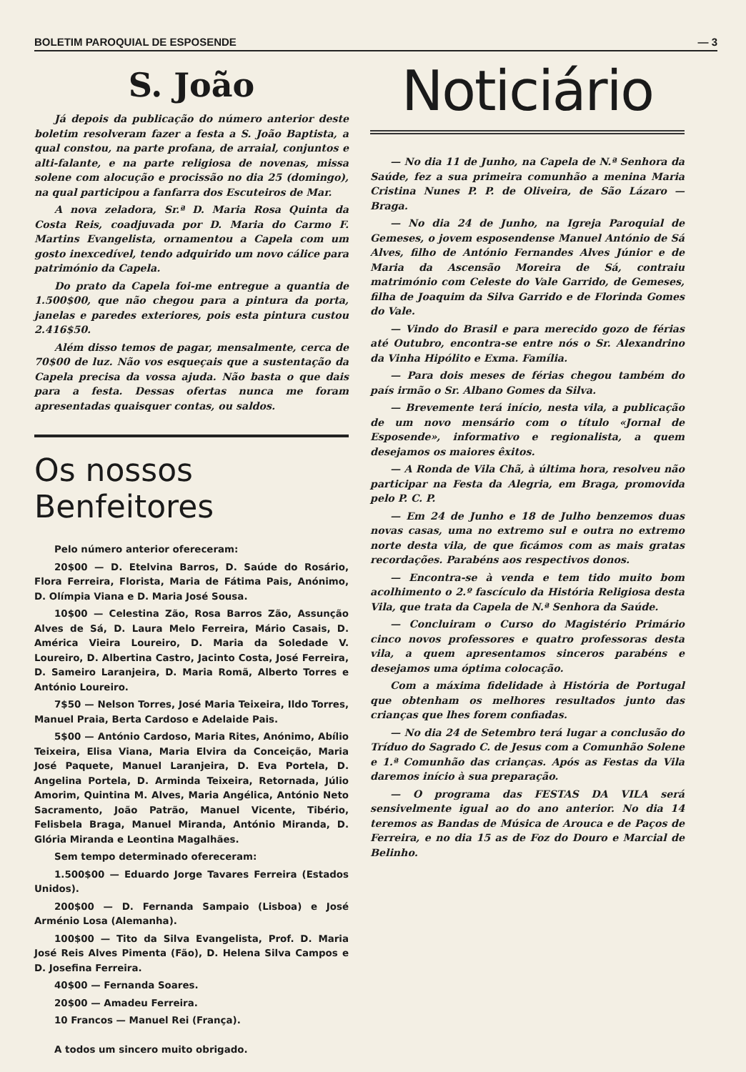BOLETIM PAROQUIAL DE ESPOSENDE — 3
S. João
Já depois da publicação do número anterior deste boletim resolveram fazer a festa a S. João Baptista, a qual constou, na parte profana, de arraial, conjuntos e alti-falante, e na parte religiosa de novenas, missa solene com alocução e procissão no dia 25 (domingo), na qual participou a fanfarra dos Escuteiros de Mar.
A nova zeladora, Sr.ª D. Maria Rosa Quinta da Costa Reis, coadjuvada por D. Maria do Carmo F. Martins Evangelista, ornamentou a Capela com um gosto inexcedível, tendo adquirido um novo cálice para património da Capela.
Do prato da Capela foi-me entregue a quantia de 1.500$00, que não chegou para a pintura da porta, janelas e paredes exteriores, pois esta pintura custou 2.416$50.
Além disso temos de pagar, mensalmente, cerca de 70$00 de luz. Não vos esqueçais que a sustentação da Capela precisa da vossa ajuda. Não basta o que dais para a festa. Dessas ofertas nunca me foram apresentadas quaisquer contas, ou saldos.
Os nossos Benfeitores
Pelo número anterior ofereceram:
20$00 — D. Etelvina Barros, D. Saúde do Rosário, Flora Ferreira, Florista, Maria de Fátima Pais, Anónimo, D. Olímpia Viana e D. Maria José Sousa.
10$00 — Celestina Zão, Rosa Barros Zão, Assunção Alves de Sá, D. Laura Melo Ferreira, Mário Casais, D. América Vieira Loureiro, D. Maria da Soledade V. Loureiro, D. Albertina Castro, Jacinto Costa, José Ferreira, D. Sameiro Laranjeira, D. Maria Romã, Alberto Torres e António Loureiro.
7$50 — Nelson Torres, José Maria Teixeira, Ildo Torres, Manuel Praia, Berta Cardoso e Adelaide Pais.
5$00 — António Cardoso, Maria Rites, Anónimo, Abílio Teixeira, Elisa Viana, Maria Elvira da Conceição, Maria José Paquete, Manuel Laranjeira, D. Eva Portela, D. Angelina Portela, D. Arminda Teixeira, Retornada, Júlio Amorim, Quintina M. Alves, Maria Angélica, António Neto Sacramento, João Patrão, Manuel Vicente, Tibério, Felisbela Braga, Manuel Miranda, António Miranda, D. Glória Miranda e Leontina Magalhães.
Sem tempo determinado ofereceram:
1.500$00 — Eduardo Jorge Tavares Ferreira (Estados Unidos).
200$00 — D. Fernanda Sampaio (Lisboa) e José Arménio Losa (Alemanha).
100$00 — Tito da Silva Evangelista, Prof. D. Maria José Reis Alves Pimenta (Fão), D. Helena Silva Campos e D. Josefina Ferreira.
40$00 — Fernanda Soares.
20$00 — Amadeu Ferreira.
10 Francos — Manuel Rei (França).
A todos um sincero muito obrigado.
Noticiário
— No dia 11 de Junho, na Capela de N.ª Senhora da Saúde, fez a sua primeira comunhão a menina Maria Cristina Nunes P. P. de Oliveira, de São Lázaro — Braga.
— No dia 24 de Junho, na Igreja Paroquial de Gemeses, o jovem esposendense Manuel António de Sá Alves, filho de António Fernandes Alves Júnior e de Maria da Ascensão Moreira de Sá, contraiu matrimónio com Celeste do Vale Garrido, de Gemeses, filha de Joaquim da Silva Garrido e de Florinda Gomes do Vale.
— Vindo do Brasil e para merecido gozo de férias até Outubro, encontra-se entre nós o Sr. Alexandrino da Vinha Hipólito e Exma. Família.
— Para dois meses de férias chegou também do país irmão o Sr. Albano Gomes da Silva.
— Brevemente terá início, nesta vila, a publicação de um novo mensário com o título «Jornal de Esposende», informativo e regionalista, a quem desejamos os maiores êxitos.
— A Ronda de Vila Chã, à última hora, resolveu não participar na Festa da Alegria, em Braga, promovida pelo P. C. P.
— Em 24 de Junho e 18 de Julho benzemos duas novas casas, uma no extremo sul e outra no extremo norte desta vila, de que ficámos com as mais gratas recordações. Parabéns aos respectivos donos.
— Encontra-se à venda e tem tido muito bom acolhimento o 2.º fascículo da História Religiosa desta Vila, que trata da Capela de N.ª Senhora da Saúde.
— Concluiram o Curso do Magistério Primário cinco novos professores e quatro professoras desta vila, a quem apresentamos sinceros parabéns e desejamos uma óptima colocação.
Com a máxima fidelidade à História de Portugal que obtenham os melhores resultados junto das crianças que lhes forem confiadas.
— No dia 24 de Setembro terá lugar a conclusão do Tríduo do Sagrado C. de Jesus com a Comunhão Solene e 1.ª Comunhão das crianças. Após as Festas da Vila daremos início à sua preparação.
— O programa das FESTAS DA VILA será sensivelmente igual ao do ano anterior. No dia 14 teremos as Bandas de Música de Arouca e de Paços de Ferreira, e no dia 15 as de Foz do Douro e Marcial de Belinho.